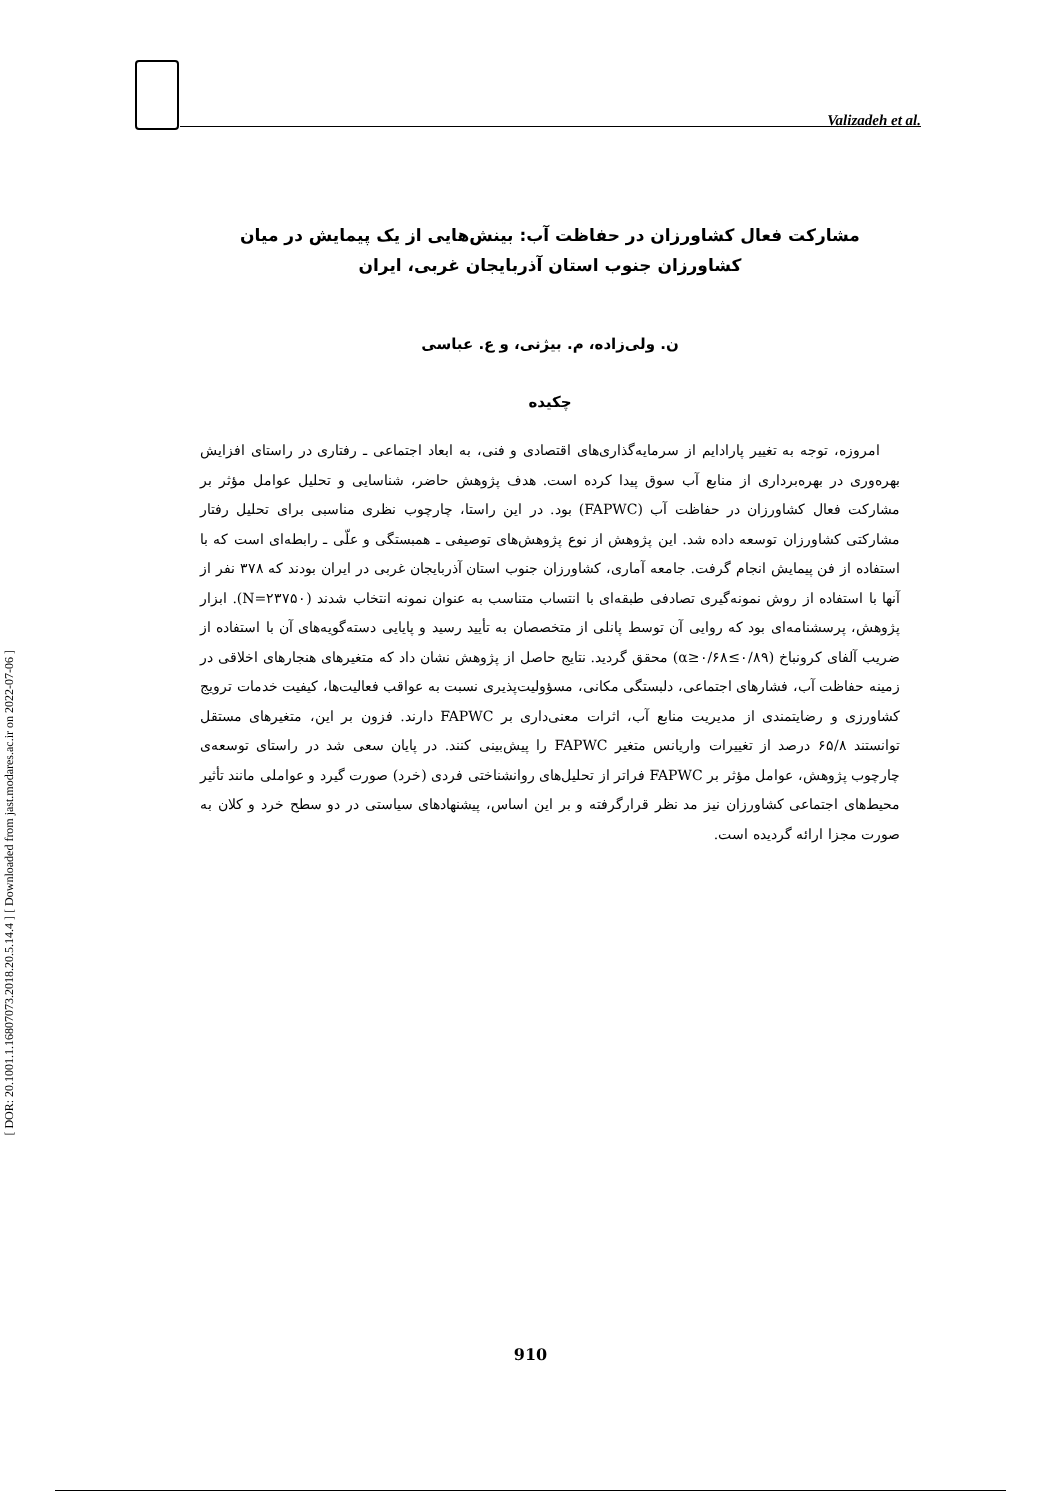Valizadeh et al.
[ DOR: 20.1001.1.16807073.2018.20.5.14.4 ] [ Downloaded from jast.modares.ac.ir on 2022-07-06 ]
مشارکت فعال کشاورزان در حفاظت آب: بینش‌هایی از یک پیمایش در میان
کشاورزان جنوب استان آذربایجان غربی، ایران
ن. ولی‌زاده، م. بیژنی، و ع. عباسی
چکیده
امروزه، توجه به تغییر پارادایم از سرمایه‌گذاری‌های اقتصادی و فنی، به ابعاد اجتماعی ـ رفتاری در راستای افزایش بهره‌وری در بهره‌برداری از منابع آب سوق پیدا کرده است. هدف پژوهش حاضر، شناسایی و تحلیل عوامل مؤثر بر مشارکت فعال کشاورزان در حفاظت آب (FAPWC) بود. در این راستا، چارچوب نظری مناسبی برای تحلیل رفتار مشارکتی کشاورزان توسعه داده شد. این پژوهش از نوع پژوهش‌های توصیفی ـ همبستگی و علّی ـ رابطه‌ای است که با استفاده از فن پیمایش انجام گرفت. جامعه آماری، کشاورزان جنوب استان آذربایجان غربی در ایران بودند که ۳۷۸ نفر از آنها با استفاده از روش نمونه‌گیری تصادفی طبقه‌ای با انتساب متناسب به عنوان نمونه انتخاب شدند (N=۲۳۷۵۰). ابزار پژوهش، پرسشنامه‌ای بود که روایی آن توسط پانلی از متخصصان به تأیید رسید و پایایی دسته‌گویه‌های آن با استفاده از ضریب آلفای کرونباخ (۰/۸۹≥α≥۰/۶۸) محقق گردید. نتایج حاصل از پژوهش نشان داد که متغیرهای هنجارهای اخلاقی در زمینه حفاظت آب، فشارهای اجتماعی، دلبستگی مکانی، مسؤولیت‌پذیری نسبت به عواقب فعالیت‌ها، کیفیت خدمات ترویج کشاورزی و رضایتمندی از مدیریت منابع آب، اثرات معنی‌داری بر FAPWC دارند. فزون بر این، متغیرهای مستقل توانستند ۶۵/۸ درصد از تغییرات واریانس متغیر FAPWC را پیش‌بینی کنند. در پایان سعی شد در راستای توسعه‌ی چارچوب پژوهش، عوامل مؤثر بر FAPWC فراتر از تحلیل‌های روانشناختی فردی (خرد) صورت گیرد و عواملی مانند تأثیر محیط‌های اجتماعی کشاورزان نیز مد نظر قرارگرفته و بر این اساس، پیشنهادهای سیاستی در دو سطح خرد و کلان به صورت مجزا ارائه گردیده است.
910